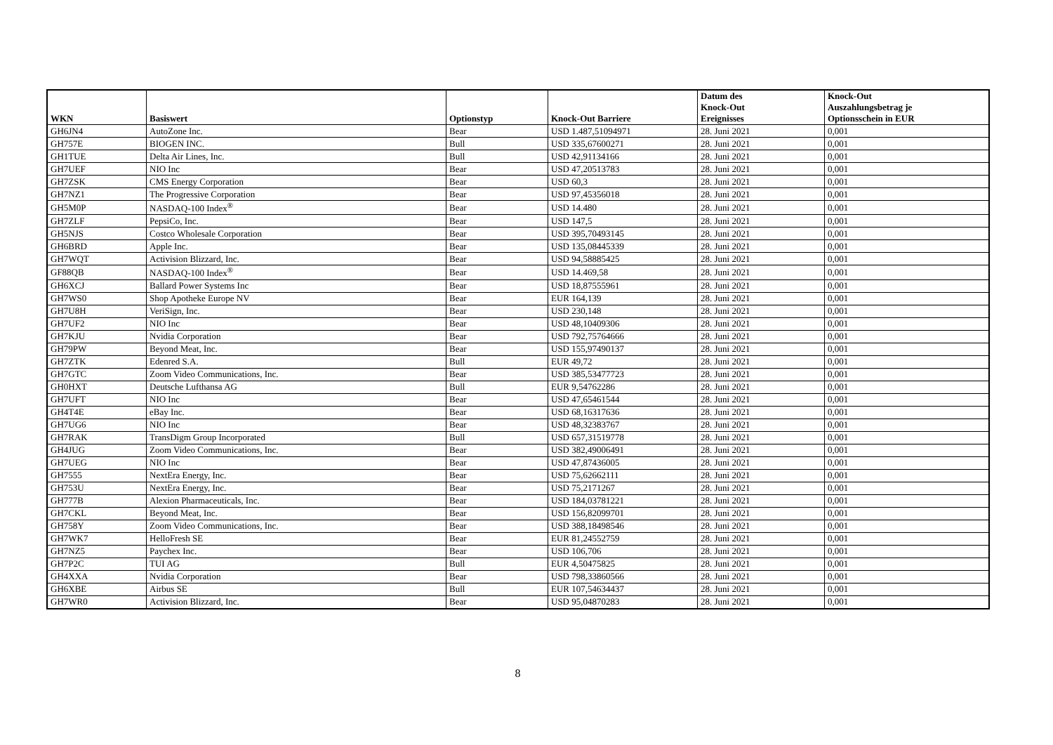| WKN | Basiswert | Optionstyp | Knock-Out Barriere | Datum des Knock-Out Ereignisses | Knock-Out Auszahlungsbetrag je Optionsschein in EUR |
| --- | --- | --- | --- | --- | --- |
| GH6JN4 | AutoZone Inc. | Bear | USD 1.487,51094971 | 28. Juni 2021 | 0,001 |
| GH757E | BIOGEN INC. | Bull | USD 335,67600271 | 28. Juni 2021 | 0,001 |
| GH1TUE | Delta Air Lines, Inc. | Bull | USD 42,91134166 | 28. Juni 2021 | 0,001 |
| GH7UEF | NIO Inc | Bear | USD 47,20513783 | 28. Juni 2021 | 0,001 |
| GH7ZSK | CMS Energy Corporation | Bear | USD 60,3 | 28. Juni 2021 | 0,001 |
| GH7NZ1 | The Progressive Corporation | Bear | USD 97,45356018 | 28. Juni 2021 | 0,001 |
| GH5M0P | NASDAQ-100 Index<sup>®</sup> | Bear | USD 14.480 | 28. Juni 2021 | 0,001 |
| GH7ZLF | PepsiCo, Inc. | Bear | USD 147,5 | 28. Juni 2021 | 0,001 |
| GH5NJS | Costco Wholesale Corporation | Bear | USD 395,70493145 | 28. Juni 2021 | 0,001 |
| GH6BRD | Apple Inc. | Bear | USD 135,08445339 | 28. Juni 2021 | 0,001 |
| GH7WQT | Activision Blizzard, Inc. | Bear | USD 94,58885425 | 28. Juni 2021 | 0,001 |
| GF88QB | NASDAQ-100 Index<sup>®</sup> | Bear | USD 14.469,58 | 28. Juni 2021 | 0,001 |
| GH6XCJ | Ballard Power Systems Inc | Bear | USD 18,87555961 | 28. Juni 2021 | 0,001 |
| GH7WS0 | Shop Apotheke Europe NV | Bear | EUR 164,139 | 28. Juni 2021 | 0,001 |
| GH7U8H | VeriSign, Inc. | Bear | USD 230,148 | 28. Juni 2021 | 0,001 |
| GH7UF2 | NIO Inc | Bear | USD 48,10409306 | 28. Juni 2021 | 0,001 |
| GH7KJU | Nvidia Corporation | Bear | USD 792,75764666 | 28. Juni 2021 | 0,001 |
| GH79PW | Beyond Meat, Inc. | Bear | USD 155,97490137 | 28. Juni 2021 | 0,001 |
| GH7ZTK | Edenred S.A. | Bull | EUR 49,72 | 28. Juni 2021 | 0,001 |
| GH7GTC | Zoom Video Communications, Inc. | Bear | USD 385,53477723 | 28. Juni 2021 | 0,001 |
| GH0HXT | Deutsche Lufthansa AG | Bull | EUR 9,54762286 | 28. Juni 2021 | 0,001 |
| GH7UFT | NIO Inc | Bear | USD 47,65461544 | 28. Juni 2021 | 0,001 |
| GH4T4E | eBay Inc. | Bear | USD 68,16317636 | 28. Juni 2021 | 0,001 |
| GH7UG6 | NIO Inc | Bear | USD 48,32383767 | 28. Juni 2021 | 0,001 |
| GH7RAK | TransDigm Group Incorporated | Bull | USD 657,31519778 | 28. Juni 2021 | 0,001 |
| GH4JUG | Zoom Video Communications, Inc. | Bear | USD 382,49006491 | 28. Juni 2021 | 0,001 |
| GH7UEG | NIO Inc | Bear | USD 47,87436005 | 28. Juni 2021 | 0,001 |
| GH7555 | NextEra Energy, Inc. | Bear | USD 75,62662111 | 28. Juni 2021 | 0,001 |
| GH753U | NextEra Energy, Inc. | Bear | USD 75,2171267 | 28. Juni 2021 | 0,001 |
| GH777B | Alexion Pharmaceuticals, Inc. | Bear | USD 184,03781221 | 28. Juni 2021 | 0,001 |
| GH7CKL | Beyond Meat, Inc. | Bear | USD 156,82099701 | 28. Juni 2021 | 0,001 |
| GH758Y | Zoom Video Communications, Inc. | Bear | USD 388,18498546 | 28. Juni 2021 | 0,001 |
| GH7WK7 | HelloFresh SE | Bear | EUR 81,24552759 | 28. Juni 2021 | 0,001 |
| GH7NZ5 | Paychex Inc. | Bear | USD 106,706 | 28. Juni 2021 | 0,001 |
| GH7P2C | TUI AG | Bull | EUR 4,50475825 | 28. Juni 2021 | 0,001 |
| GH4XXA | Nvidia Corporation | Bear | USD 798,33860566 | 28. Juni 2021 | 0,001 |
| GH6XBE | Airbus SE | Bull | EUR 107,54634437 | 28. Juni 2021 | 0,001 |
| GH7WR0 | Activision Blizzard, Inc. | Bear | USD 95,04870283 | 28. Juni 2021 | 0,001 |
8